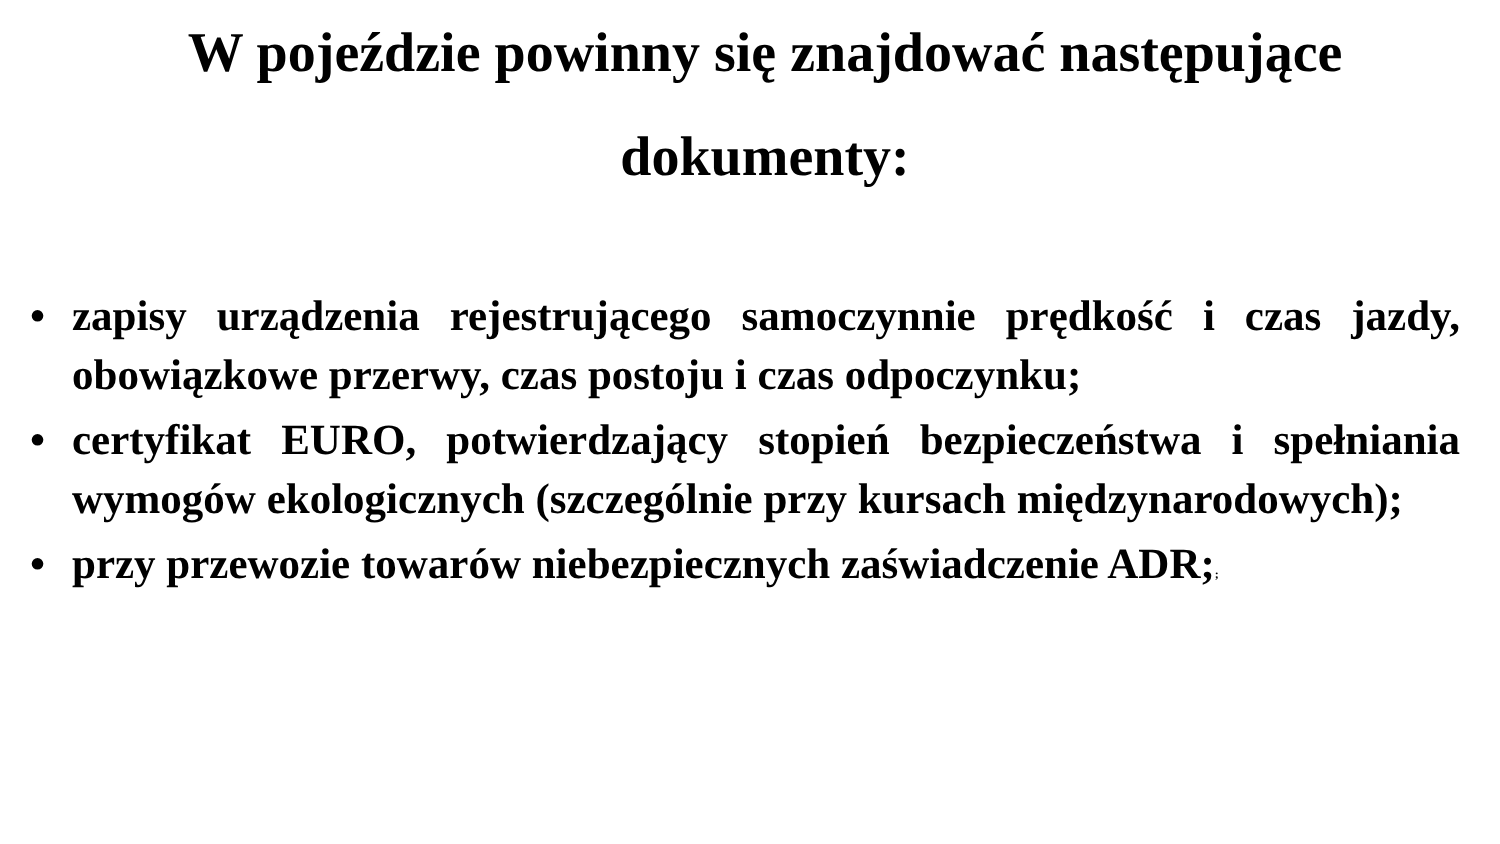W pojeździe powinny się znajdować następujące
dokumenty:
• zapisy urządzenia rejestrującego samoczynnie prędkość i czas jazdy, obowiązkowe przerwy, czas postoju i czas odpoczynku;
• certyfikat EURO, potwierdzający stopień bezpieczeństwa i spełniania wymogów ekologicznych (szczególnie przy kursach międzynarodowych);
• przy przewozie towarów niebezpiecznych zaświadczenie ADR;;